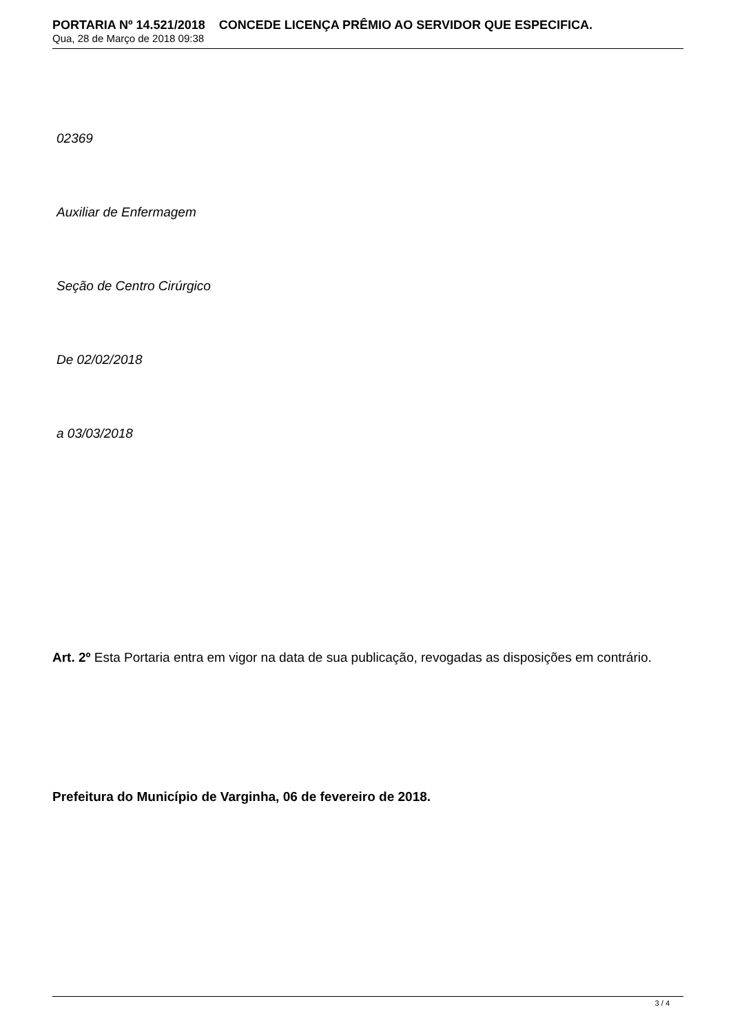PORTARIA Nº 14.521/2018 CONCEDE LICENÇA PRÊMIO AO SERVIDOR QUE ESPECIFICA.
Qua, 28 de Março de 2018 09:38
02369
Auxiliar de Enfermagem
Seção de Centro Cirúrgico
De 02/02/2018
a 03/03/2018
Art. 2º Esta Portaria entra em vigor na data de sua publicação, revogadas as disposições em contrário.
Prefeitura do Município de Varginha, 06 de fevereiro de 2018.
3 / 4